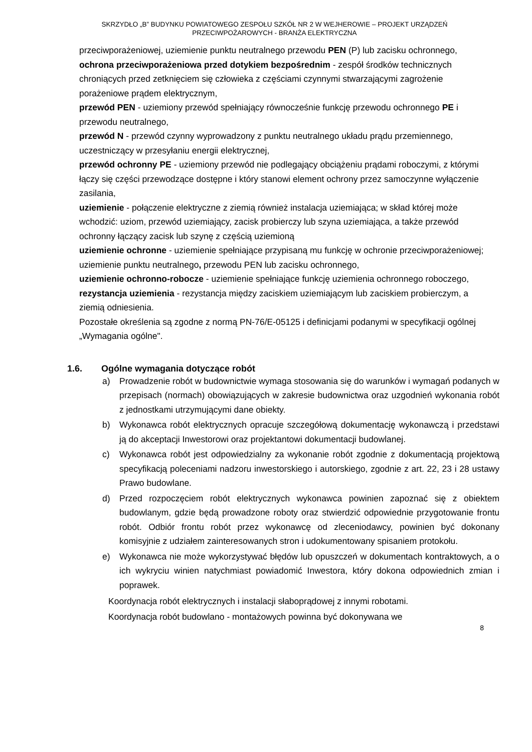SKRZYDŁO „B” BUDYNKU POWIATOWEGO ZESPOŁU SZKÓŁ NR 2 W WEJHEROWIE – PROJEKT URZĄDZEŃ
PRZECIWPOŻAROWYCH - BRANŻA ELEKTRYCZNA
przeciwporażeniowej, uziemienie punktu neutralnego przewodu PEN (P) lub zacisku ochronnego,
ochrona przeciwporażeniowa przed dotykiem bezpośrednim - zespół środków technicznych chroniących przed zetknięciem się człowieka z częściami czynnymi stwarzającymi zagrożenie porażeniowe prądem elektrycznym,
przewód PEN - uziemiony przewód spełniający równocześnie funkcję przewodu ochronnego PE i przewodu neutralnego,
przewód N - przewód czynny wyprowadzony z punktu neutralnego układu prądu przemiennego, uczestniczący w przesyłaniu energii elektrycznej,
przewód ochronny PE - uziemiony przewód nie podlegający obciążeniu prądami roboczymi, z którymi łączy się części przewodzące dostępne i który stanowi element ochrony przez samoczynne wyłączenie zasilania,
uziemienie - połączenie elektryczne z ziemią również instalacja uziemiająca; w skład której może wchodzić: uziom, przewód uziemiający, zacisk probierczy lub szyna uziemiająca, a także przewód ochronny łączący zacisk lub szynę z częścią uziemioną
uziemienie ochronne - uziemienie spełniające przypisaną mu funkcję w ochronie przeciwporażeniowej; uziemienie punktu neutralnego, przewodu PEN lub zacisku ochronnego,
uziemienie ochronno-robocze - uziemienie spełniające funkcję uziemienia ochronnego roboczego,
rezystancja uziemienia - rezystancja między zaciskiem uziemiającym lub zaciskiem probierczym, a ziemią odniesienia.
Pozostałe określenia są zgodne z normą PN-76/E-05125 i definicjami podanymi w specyfikacji ogólnej „Wymagania ogólne".
1.6. Ogólne wymagania dotyczące robót
a) Prowadzenie robót w budownictwie wymaga stosowania się do warunków i wymagań podanych w przepisach (normach) obowiązujących w zakresie budownictwa oraz uzgodnień wykonania robót z jednostkami utrzymującymi dane obiekty.
b) Wykonawca robót elektrycznych opracuje szczegółową dokumentację wykonawczą i przedstawi ją do akceptacji Inwestorowi oraz projektantowi dokumentacji budowlanej.
c) Wykonawca robót jest odpowiedzialny za wykonanie robót zgodnie z dokumentacją projektową specyfikacją poleceniami nadzoru inwestorskiego i autorskiego, zgodnie z art. 22, 23 i 28 ustawy Prawo budowlane.
d) Przed rozpoczęciem robót elektrycznych wykonawca powinien zapoznać się z obiektem budowlanym, gdzie będą prowadzone roboty oraz stwierdzić odpowiednie przygotowanie frontu robót. Odbiór frontu robót przez wykonawcę od zleceniodawcy, powinien być dokonany komisyjnie z udziałem zainteresowanych stron i udokumentowany spisaniem protokołu.
e) Wykonawca nie może wykorzystywać błędów lub opuszczeń w dokumentach kontraktowych, a o ich wykryciu winien natychmiast powiadomić Inwestora, który dokona odpowiednich zmian i poprawek.
Koordynacja robót elektrycznych i instalacji słaboprądowej z innymi robotami.
Koordynacja robót budowlano - montażowych powinna być dokonywana we
8